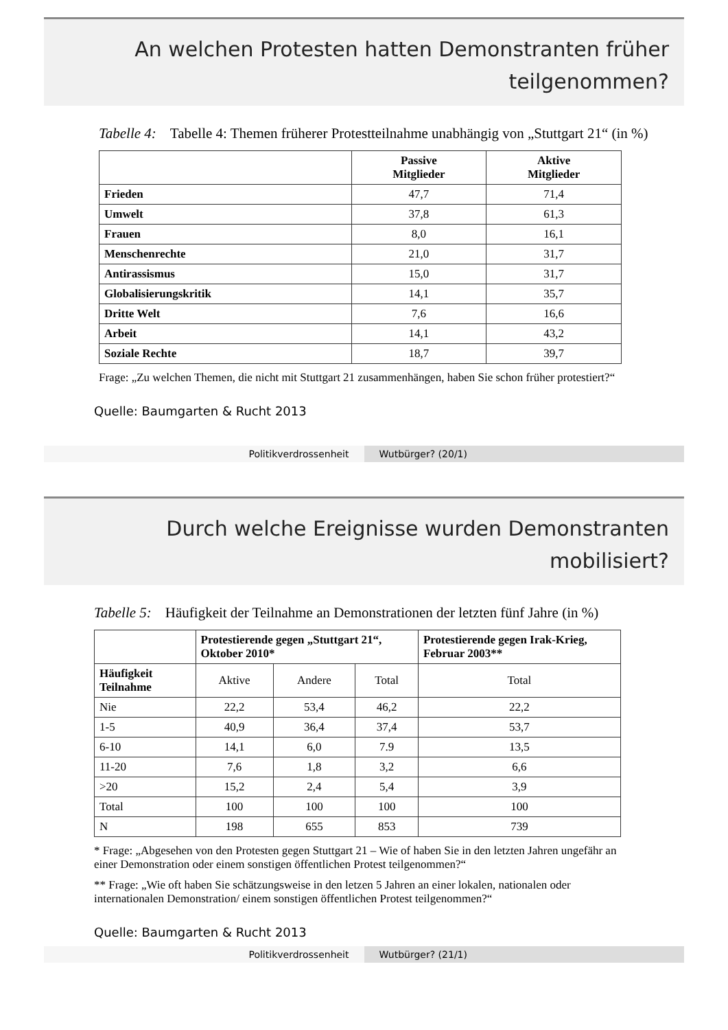An welchen Protesten hatten Demonstranten früher teilgenommen?
Tabelle 4: Tabelle 4: Themen früherer Protestteilnahme unabhängig von „Stuttgart 21“ (in %)
| | Passive Mitglieder | Aktive Mitglieder |
| --- | --- | --- |
| Frieden | 47,7 | 71,4 |
| Umwelt | 37,8 | 61,3 |
| Frauen | 8,0 | 16,1 |
| Menschenrechte | 21,0 | 31,7 |
| Antirassismus | 15,0 | 31,7 |
| Globalisierungskritik | 14,1 | 35,7 |
| Dritte Welt | 7,6 | 16,6 |
| Arbeit | 14,1 | 43,2 |
| Soziale Rechte | 18,7 | 39,7 |
Frage: „Zu welchen Themen, die nicht mit Stuttgart 21 zusammenhängen, haben Sie schon früher protestiert?“
Quelle: Baumgarten & Rucht 2013
Politikverdrossenheit Wutbürger? (20/1)
Durch welche Ereignisse wurden Demonstranten mobilisiert?
Tabelle 5: Häufigkeit der Teilnahme an Demonstrationen der letzten fünf Jahre (in %)
| | Protestierende gegen „Stuttgart 21“, Oktober 2010* | | | Protestierende gegen Irak-Krieg, Februar 2003** |
| --- | --- | --- | --- | --- |
| Häufigkeit Teilnahme | Aktive | Andere | Total | Total |
| Nie | 22,2 | 53,4 | 46,2 | 22,2 |
| 1-5 | 40,9 | 36,4 | 37,4 | 53,7 |
| 6-10 | 14,1 | 6,0 | 7.9 | 13,5 |
| 11-20 | 7,6 | 1,8 | 3,2 | 6,6 |
| >20 | 15,2 | 2,4 | 5,4 | 3,9 |
| Total | 100 | 100 | 100 | 100 |
| N | 198 | 655 | 853 | 739 |
* Frage: „Abgesehen von den Protesten gegen Stuttgart 21 – Wie of haben Sie in den letzten Jahren ungefähr an einer Demonstration oder einem sonstigen öffentlichen Protest teilgenommen?“
** Frage: „Wie oft haben Sie schätzungsweise in den letzen 5 Jahren an einer lokalen, nationalen oder internationalen Demonstration/ einem sonstigen öffentlichen Protest teilgenommen?“
Quelle: Baumgarten & Rucht 2013
Politikverdrossenheit Wutbürger? (21/1)